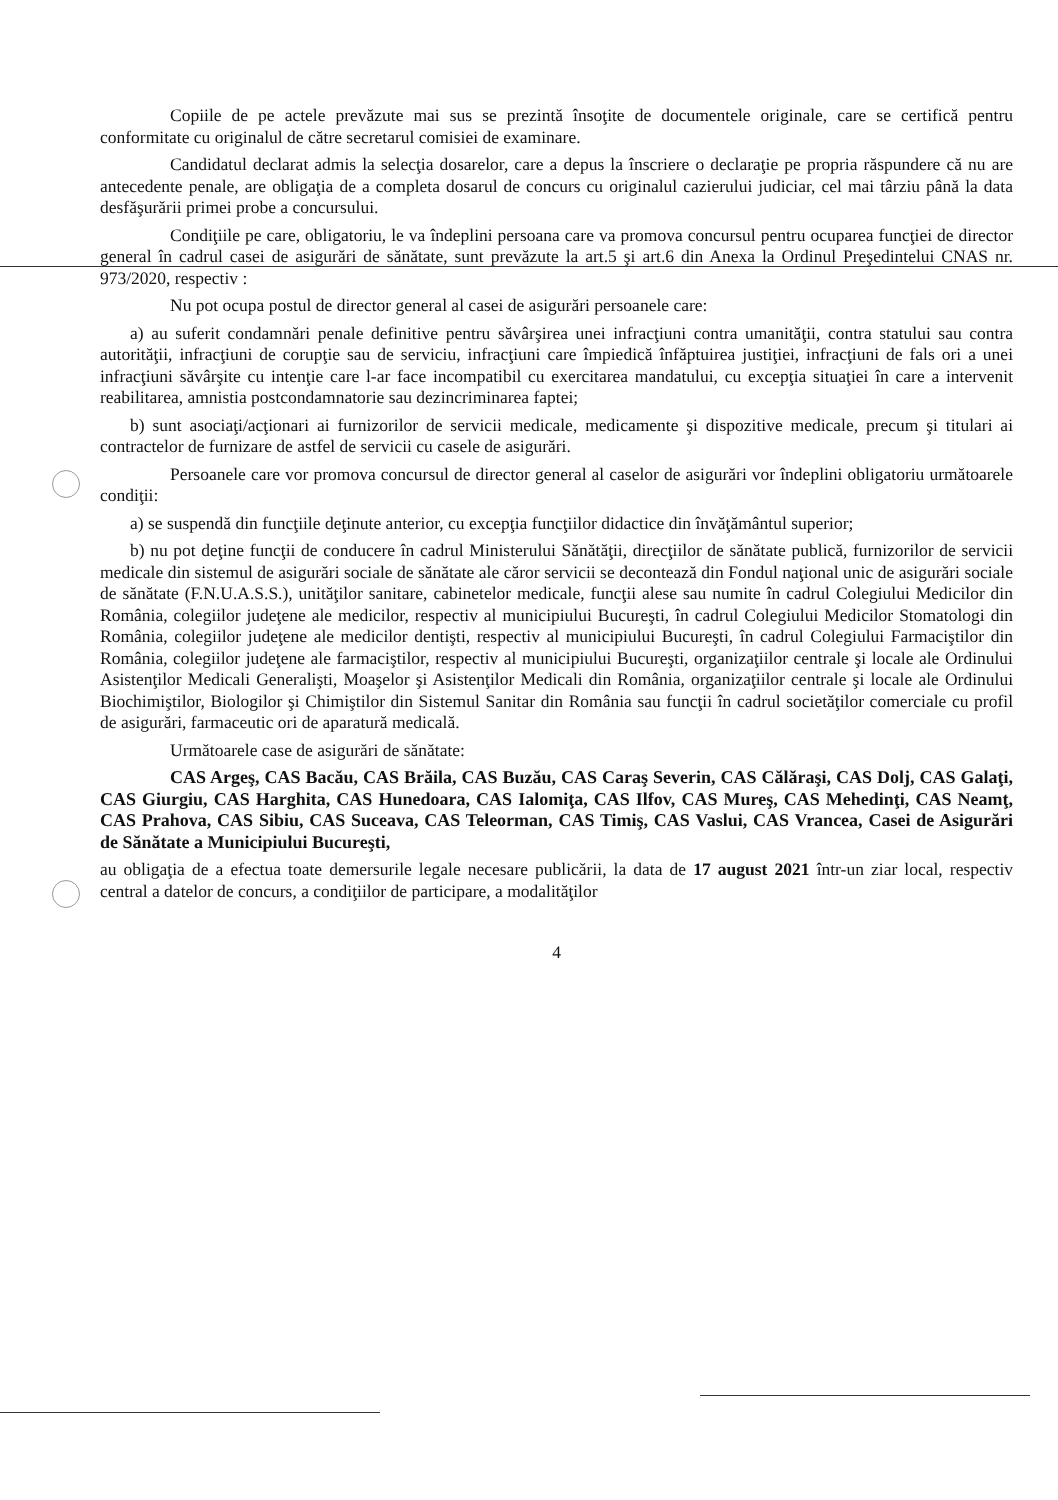Copiile de pe actele prevăzute mai sus se prezintă însoţite de documentele originale, care se certifică pentru conformitate cu originalul de către secretarul comisiei de examinare.
Candidatul declarat admis la selecţia dosarelor, care a depus la înscriere o declaraţie pe propria răspundere că nu are antecedente penale, are obligaţia de a completa dosarul de concurs cu originalul cazierului judiciar, cel mai târziu până la data desfăşurării primei probe a concursului.
Condiţiile pe care, obligatoriu, le va îndeplini persoana care va promova concursul pentru ocuparea funcţiei de director general în cadrul casei de asigurări de sănătate, sunt prevăzute la art.5 şi art.6 din Anexa la Ordinul Preşedintelui CNAS nr. 973/2020, respectiv :
Nu pot ocupa postul de director general al casei de asigurări persoanele care:
a) au suferit condamnări penale definitive pentru săvârşirea unei infracţiuni contra umanităţii, contra statului sau contra autorităţii, infracţiuni de corupţie sau de serviciu, infracţiuni care împiedică înfăptuirea justiţiei, infracţiuni de fals ori a unei infracţiuni săvârşite cu intenţie care l-ar face incompatibil cu exercitarea mandatului, cu excepţia situaţiei în care a intervenit reabilitarea, amnistia postcondamnatorie sau dezincriminarea faptei;
b) sunt asociaţi/acţionari ai furnizorilor de servicii medicale, medicamente şi dispozitive medicale, precum şi titulari ai contractelor de furnizare de astfel de servicii cu casele de asigurări.
Persoanele care vor promova concursul de director general al caselor de asigurări vor îndeplini obligatoriu următoarele condiţii:
a) se suspendă din funcţiile deţinute anterior, cu excepţia funcţiilor didactice din învăţământul superior;
b) nu pot deţine funcţii de conducere în cadrul Ministerului Sănătăţii, direcţiilor de sănătate publică, furnizorilor de servicii medicale din sistemul de asigurări sociale de sănătate ale căror servicii se decontează din Fondul naţional unic de asigurări sociale de sănătate (F.N.U.A.S.S.), unităţilor sanitare, cabinetelor medicale, funcţii alese sau numite în cadrul Colegiului Medicilor din România, colegiilor judeţene ale medicilor, respectiv al municipiului Bucureşti, în cadrul Colegiului Medicilor Stomatologi din România, colegiilor judeţene ale medicilor dentişti, respectiv al municipiului Bucureşti, în cadrul Colegiului Farmaciştilor din România, colegiilor judeţene ale farmaciştilor, respectiv al municipiului Bucureşti, organizaţiilor centrale şi locale ale Ordinului Asistenţilor Medicali Generalişti, Moaşelor şi Asistenţilor Medicali din România, organizaţiilor centrale şi locale ale Ordinului Biochimiştilor, Biologilor şi Chimiştilor din Sistemul Sanitar din România sau funcţii în cadrul societăţilor comerciale cu profil de asigurări, farmaceutic ori de aparatură medicală.
Următoarele case de asigurări de sănătate:
CAS Argeş, CAS Bacău, CAS Brăila, CAS Buzău, CAS Caraş Severin, CAS Călăraşi, CAS Dolj, CAS Galaţi, CAS Giurgiu, CAS Harghita, CAS Hunedoara, CAS Ialomiţa, CAS Ilfov, CAS Mureş, CAS Mehedinţi, CAS Neamţ, CAS Prahova, CAS Sibiu, CAS Suceava, CAS Teleorman, CAS Timiş, CAS Vaslui, CAS Vrancea, Casei de Asigurări de Sănătate a Municipiului Bucureşti,
au obligaţia de a efectua toate demersurile legale necesare publicării, la data de 17 august 2021 într-un ziar local, respectiv central a datelor de concurs, a condiţiilor de participare, a modalităţilor
4